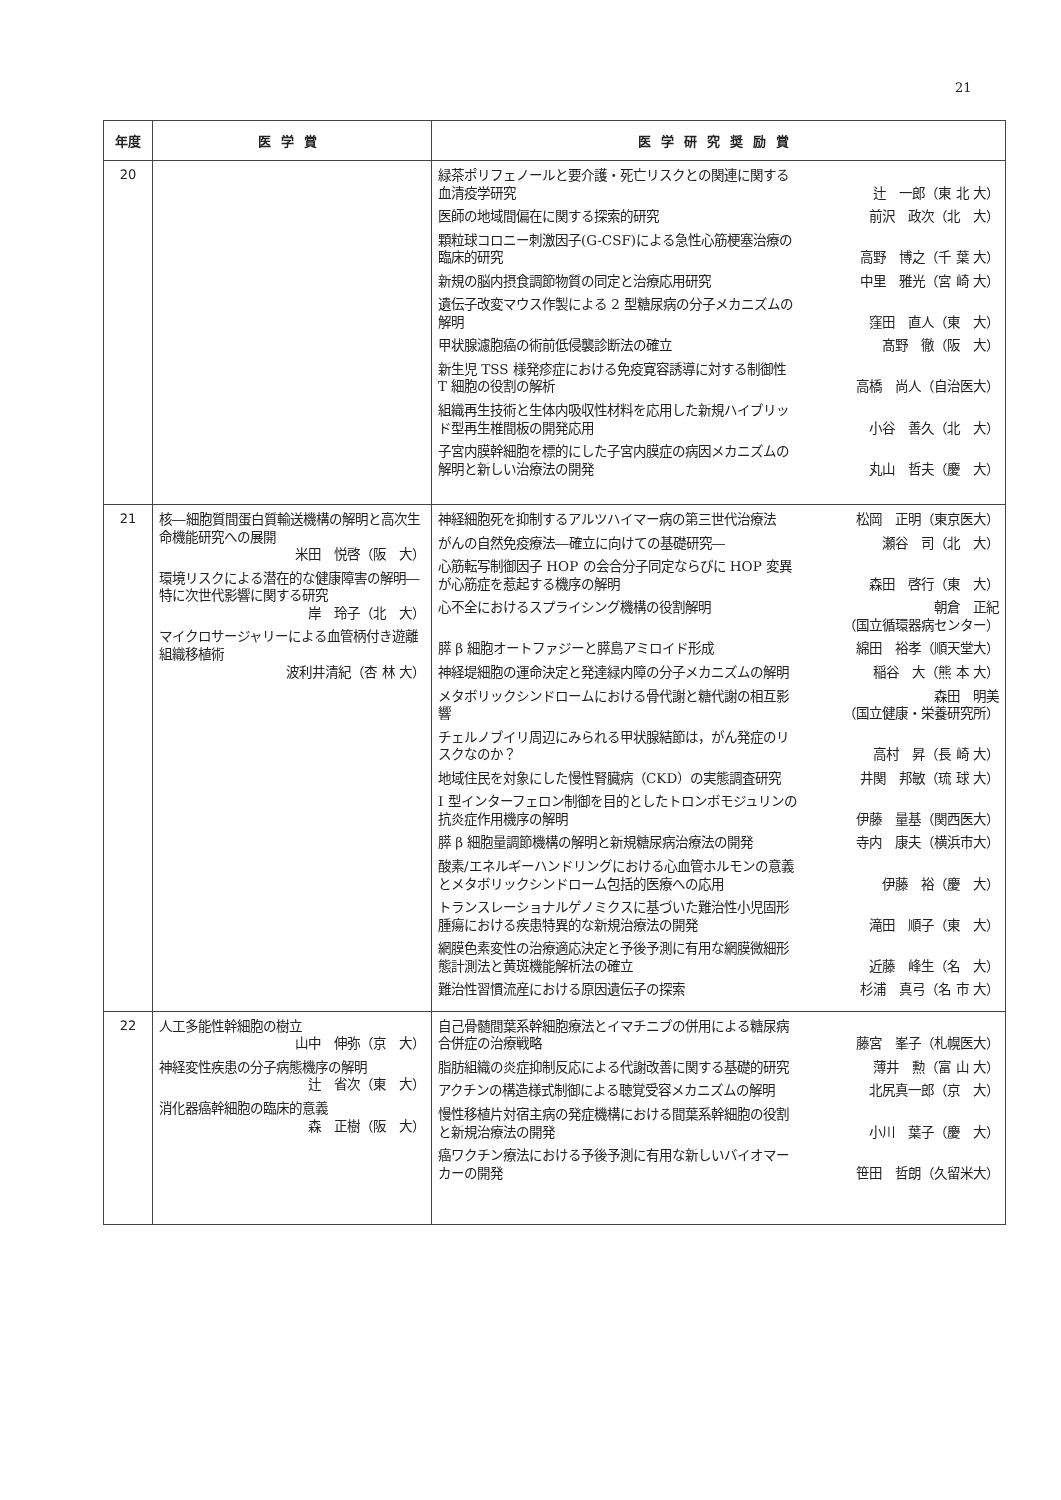21
| 年度 | 医学賞 | 医学研究奨励賞 |
| --- | --- | --- |
| 20 | | 緑茶ポリフェノールと要介護・死亡リスクとの関連に関する血清疫学研究 辻 一郎（東 北 大） 医師の地域間偏在に関する探索的研究 前沢 政次（北 大） 顆粒球コロニー刺激因子(G-CSF)による急性心筋梗塞治療の臨床的研究 高野 博之（千 葉 大） 新規の脳内摂食調節物質の同定と治療応用研究 中里 雅光（宮 崎 大） 遺伝子改変マウス作製による 2 型糖尿病の分子メカニズムの解明 窪田 直人（東 大） 甲状腺濾胞癌の術前低侵襲診断法の確立 髙野 徹（阪 大） 新生児 TSS 様発疹症における免疫寛容誘導に対する制御性 T 細胞の役割の解析 高橋 尚人（自治医大） 組織再生技術と生体内吸収性材料を応用した新規ハイブリッド型再生椎間板の開発応用 小谷 善久（北 大） 子宮内膜幹細胞を標的にした子宮内膜症の病因メカニズムの解明と新しい治療法の開発 丸山 哲夫（慶 大） |
| 21 | 核―細胞質間蛋白質輸送機構の解明と高次生命機能研究への展開 米田 悦啓（阪 大） 環境リスクによる潜在的な健康障害の解明―特に次世代影響に関する研究 岸 玲子（北 大） マイクロサージャリーによる血管柄付き遊離組織移植術 波利井清紀（杏 林 大） | 神経細胞死を抑制するアルツハイマー病の第三世代治療法 松岡 正明（東京医大） がんの自然免疫療法―確立に向けての基礎研究― 瀬谷 司（北 大） 心筋転写制御因子 HOP の会合分子同定ならびに HOP 変異が心筋症を惹起する機序の解明 森田 啓行（東 大） 心不全におけるスプライシング機構の役割解明 朝倉 正紀 （国立循環器病センター） 膵 β 細胞オートファジーと膵島アミロイド形成 綿田 裕孝（順天堂大） 神経堤細胞の運命決定と発達緑内障の分子メカニズムの解明 稲谷 大（熊 本 大） メタボリックシンドロームにおける骨代謝と糖代謝の相互影響 森田 明美 （国立健康・栄養研究所） チェルノブイリ周辺にみられる甲状腺結節は，がん発症のリスクなのか？ 高村 昇（長 崎 大） 地域住民を対象にした慢性腎臓病（CKD）の実態調査研究 井関 邦敏（琉 球 大） I 型インターフェロン制御を目的としたトロンボモジュリンの抗炎症作用機序の解明 伊藤 量基（関西医大） 膵 β 細胞量調節機構の解明と新規糖尿病治療法の開発 寺内 康夫（横浜市大） 酸素/エネルギーハンドリングにおける心血管ホルモンの意義とメタボリックシンドローム包括的医療への応用 伊藤 裕（慶 大） トランスレーショナルゲノミクスに基づいた難治性小児固形腫瘍における疾患特異的な新規治療法の開発 滝田 順子（東 大） 網膜色素変性の治療適応決定と予後予測に有用な網膜微細形態計測法と黄斑機能解析法の確立 近藤 峰生（名 大） 難治性習慣流産における原因遺伝子の探索 杉浦 真弓（名 市 大） |
| 22 | 人工多能性幹細胞の樹立 山中 伸弥（京 大） 神経変性疾患の分子病態機序の解明 辻 省次（東 大） 消化器癌幹細胞の臨床的意義 森 正樹（阪 大） | 自己骨髄間葉系幹細胞療法とイマチニブの併用による糖尿病合併症の治療戦略 藤宮 峯子（札幌医大） 脂肪組織の炎症抑制反応による代謝改善に関する基礎的研究 薄井 勲（富 山 大） アクチンの構造様式制御による聴覚受容メカニズムの解明 北尻真一郎（京 大） 慢性移植片対宿主病の発症機構における間葉系幹細胞の役割と新規治療法の開発 小川 葉子（慶 大） 癌ワクチン療法における予後予測に有用な新しいバイオマーカーの開発 笹田 哲朗（久留米大） |